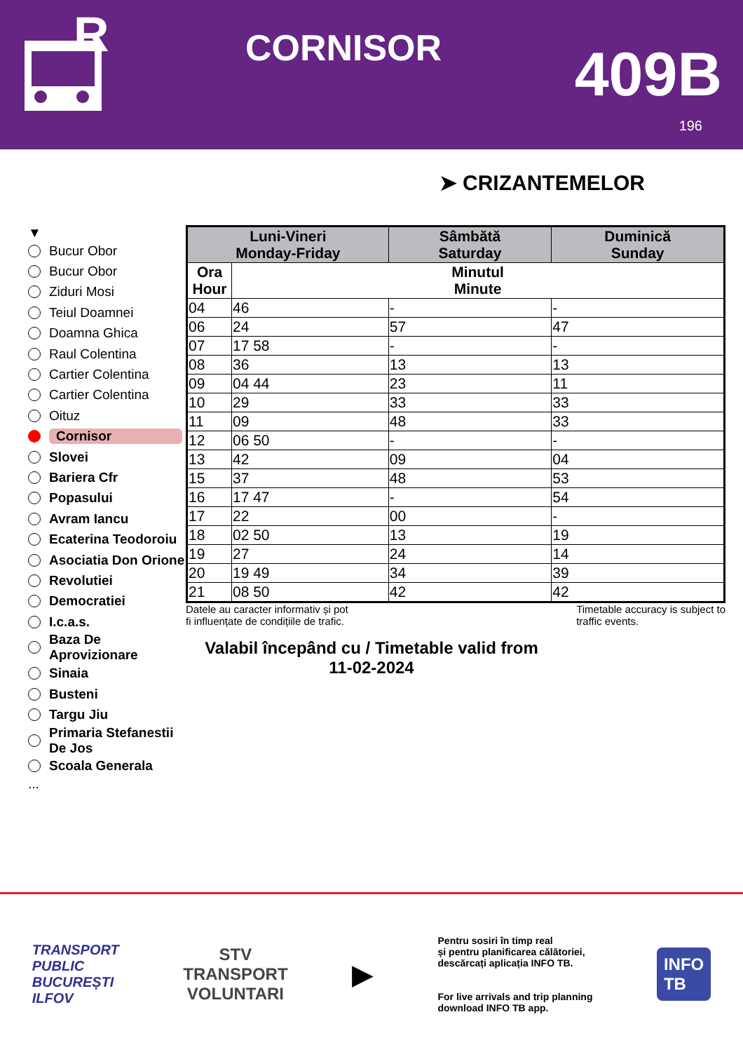R
CORNISOR
409B
196
➤ CRIZANTEMELOR
▼
Bucur Obor
Bucur Obor
Ziduri Mosi
Teiul Doamnei
Doamna Ghica
Raul Colentina
Cartier Colentina
Cartier Colentina
Oituz
Cornisor
Slovei
Bariera Cfr
Popasului
Avram Iancu
Ecaterina Teodoroiu
Asociatia Don Orione
Revolutiei
Democratiei
I.c.a.s.
Baza De Aprovizionare
Sinaia
Busteni
Targu Jiu
Primaria Stefanestii De Jos
Scoala Generala
...
| Luni-Vineri Monday-Friday | | Sâmbătă Saturday | Duminică Sunday |
| --- | --- | --- | --- |
| Ora Hour | Minutul Minute | | |
| 04 | 46 | - | - |
| 06 | 24 | 57 | 47 |
| 07 | 17 58 | - | - |
| 08 | 36 | 13 | 13 |
| 09 | 04 44 | 23 | 11 |
| 10 | 29 | 33 | 33 |
| 11 | 09 | 48 | 33 |
| 12 | 06 50 | - | - |
| 13 | 42 | 09 | 04 |
| 15 | 37 | 48 | 53 |
| 16 | 17 47 | - | 54 |
| 17 | 22 | 00 | - |
| 18 | 02 50 | 13 | 19 |
| 19 | 27 | 24 | 14 |
| 20 | 19 49 | 34 | 39 |
| 21 | 08 50 | 42 | 42 |
Datele au caracter informativ și pot
fi influențate de condițiile de trafic.
Timetable accuracy is subject to
traffic events.
Valabil începând cu / Timetable valid from
11-02-2024
TRANSPORT
PUBLIC
BUCUREȘTI
ILFOV
STV
TRANSPORT
VOLUNTARI
▶
Pentru sosiri în timp real
și pentru planificarea călătoriei,
descărcați aplicația INFO TB.
For live arrivals and trip planning
download INFO TB app.
INFO
TB